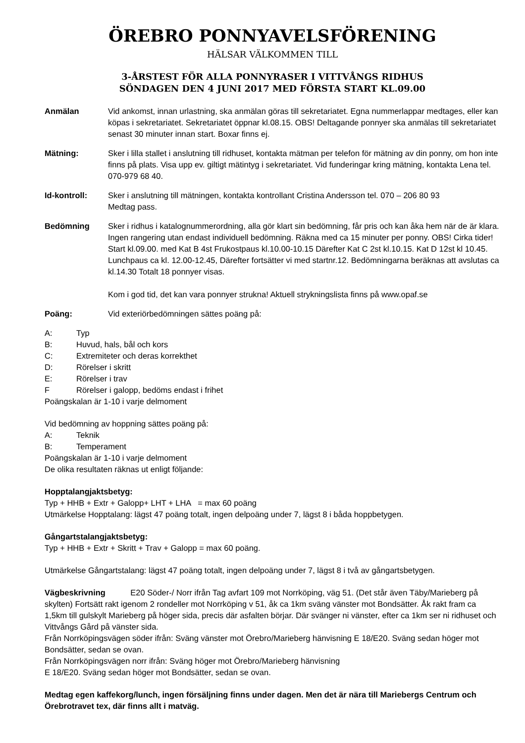ÖREBRO PONNYAVELSFÖRENING
HÄLSAR VÄLKOMMEN TILL
3-ÅRSTEST FÖR ALLA PONNYRASER I VITTVÅNGS RIDHUS
SÖNDAGEN DEN 4 JUNI 2017 MED FÖRSTA START KL.09.00
Anmälan Vid ankomst, innan urlastning, ska anmälan göras till sekretariatet. Egna nummerlappar medtages, eller kan köpas i sekretariatet. Sekretariatet öppnar kl.08.15. OBS! Deltagande ponnyer ska anmälas till sekretariatet senast 30 minuter innan start. Boxar finns ej.
Mätning: Sker i lilla stallet i anslutning till ridhuset, kontakta mätman per telefon för mätning av din ponny, om hon inte finns på plats. Visa upp ev. giltigt mätintyg i sekretariatet. Vid funderingar kring mätning, kontakta Lena tel. 070-979 68 40.
Id-kontroll: Sker i anslutning till mätningen, kontakta kontrollant Cristina Andersson tel. 070 – 206 80 93
Medtag pass.
Bedömning Sker i ridhus i katalognummerordning, alla gör klart sin bedömning, får pris och kan åka hem när de är klara. Ingen rangering utan endast individuell bedömning. Räkna med ca 15 minuter per ponny. OBS! Cirka tider! Start kl.09.00. med Kat B 4st Frukostpaus kl.10.00-10.15 Därefter Kat C 2st kl.10.15. Kat D 12st kl 10.45. Lunchpaus ca kl. 12.00-12.45, Därefter fortsätter vi med startnr.12. Bedömningarna beräknas att avslutas ca kl.14.30 Totalt 18 ponnyer visas.
Kom i god tid, det kan vara ponnyer strukna! Aktuell strykningslista finns på www.opaf.se
Poäng: Vid exteriörbedömningen sättes poäng på:
A: Typ
B: Huvud, hals, bål och kors
C: Extremiteter och deras korrekthet
D: Rörelser i skritt
E: Rörelser i trav
F Rörelser i galopp, bedöms endast i frihet
Poängskalan är 1-10 i varje delmoment
Vid bedömning av hoppning sättes poäng på:
A: Teknik
B: Temperament
Poängskalan är 1-10 i varje delmoment
De olika resultaten räknas ut enligt följande:
Hopptalangjaktsbetyg:
Typ + HHB + Extr + Galopp+ LHT + LHA = max 60 poäng
Utmärkelse Hopptalang: lägst 47 poäng totalt, ingen delpoäng under 7, lägst 8 i båda hoppbetygen.
Gångartstalangjaktsbetyg:
Typ + HHB + Extr + Skritt + Trav + Galopp = max 60 poäng.
Utmärkelse Gångartstalang: lägst 47 poäng totalt, ingen delpoäng under 7, lägst 8 i två av gångartsbetygen.
Vägbeskrivning E20 Söder-/ Norr ifrån Tag avfart 109 mot Norrköping, väg 51. (Det står även Täby/Marieberg på skylten) Fortsätt rakt igenom 2 rondeller mot Norrköping v 51, åk ca 1km sväng vänster mot Bondsätter. Åk rakt fram ca 1,5km till gulskylt Marieberg på höger sida, precis där asfalten börjar. Där svänger ni vänster, efter ca 1km ser ni ridhuset och Vittvångs Gård på vänster sida.
Från Norrköpingsvägen söder ifrån: Sväng vänster mot Örebro/Marieberg hänvisning E 18/E20. Sväng sedan höger mot Bondsätter, sedan se ovan.
Från Norrköpingsvägen norr ifrån: Sväng höger mot Örebro/Marieberg hänvisning
E 18/E20. Sväng sedan höger mot Bondsätter, sedan se ovan.
Medtag egen kaffekorg/lunch, ingen försäljning finns under dagen. Men det är nära till Mariebergs Centrum och Örebrotravet tex, där finns allt i matväg.